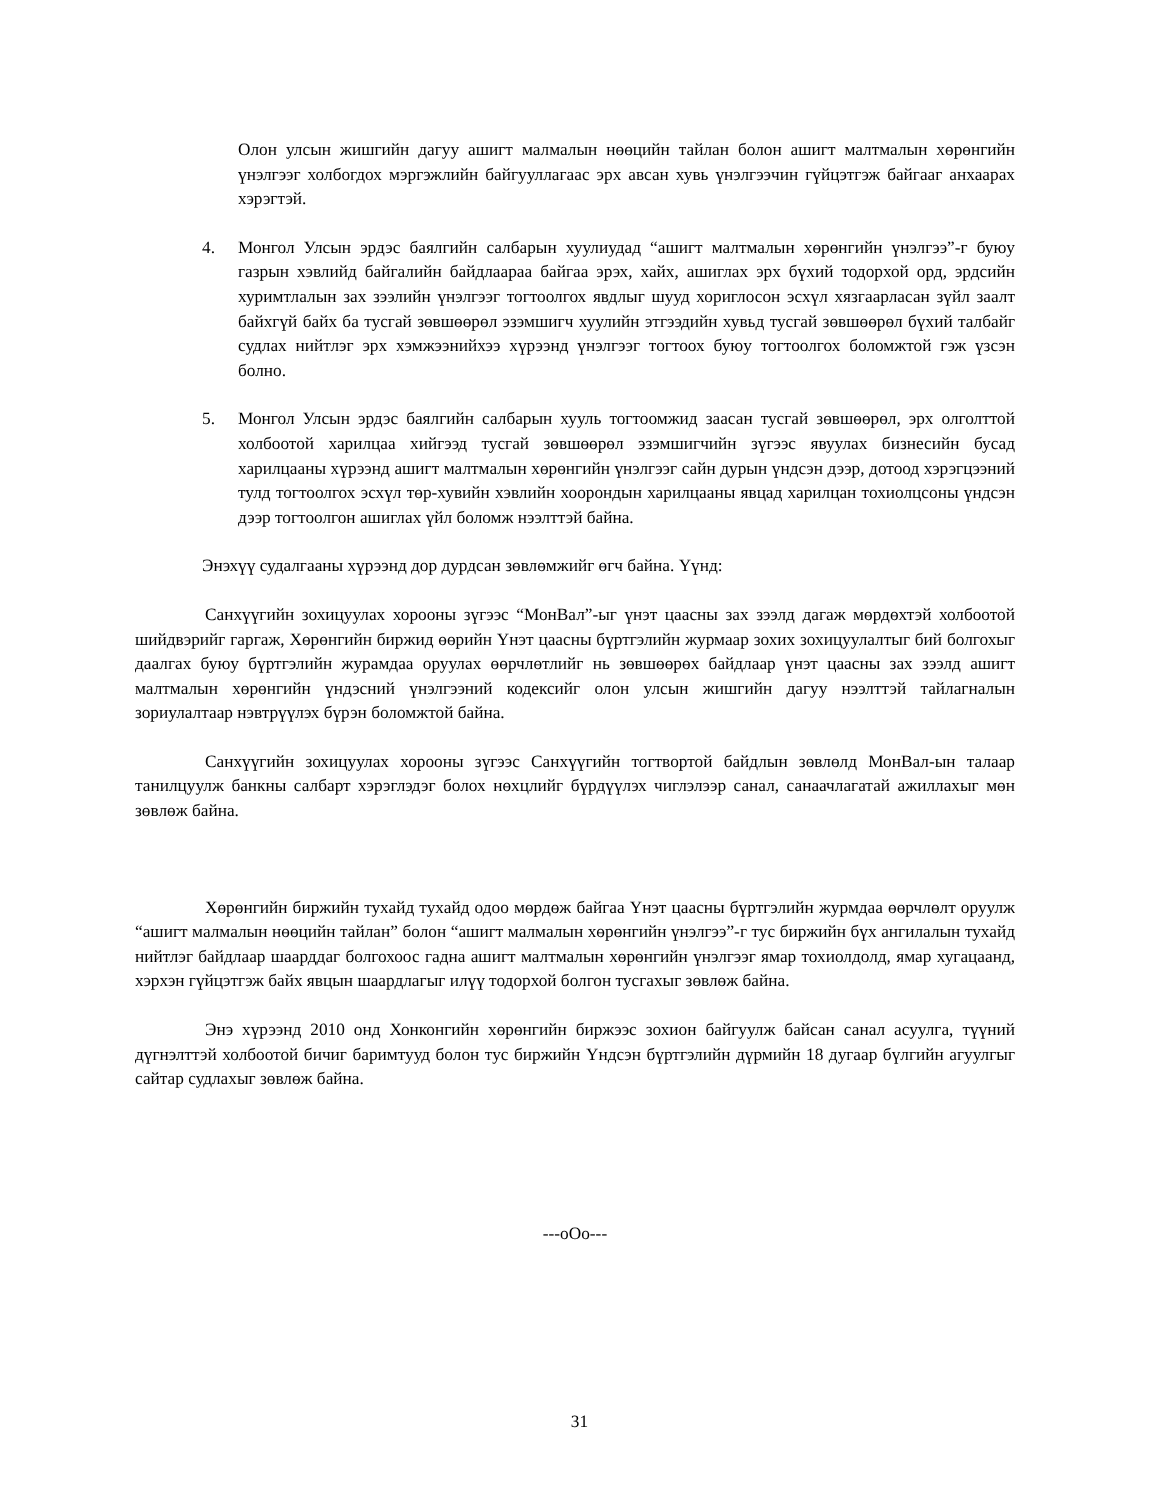Олон улсын жишгийн дагуу ашигт малмалын нөөцийн тайлан болон ашигт малтмалын хөрөнгийн үнэлгээг холбогдох мэргэжлийн байгууллагаас эрх авсан хувь үнэлгээчин гүйцэтгэж байгааг анхаарах хэрэгтэй.
4. Монгол Улсын эрдэс баялгийн салбарын хуулиудад “ашигт малтмалын хөрөнгийн үнэлгээ”-г буюу газрын хэвлийд байгалийн байдлаараа байгаа эрэх, хайх, ашиглах эрх бүхий тодорхой орд, эрдсийн хуримтлалын зах зээлийн үнэлгээг тогтоолгох явдлыг шууд хориглосон эсхүл хязгаарласан зүйл заалт байхгүй байх ба тусгай зөвшөөрөл эзэмшигч хуулийн этгээдийн хувьд тусгай зөвшөөрөл бүхий талбайг судлах нийтлэг эрх хэмжээнийхээ хүрээнд үнэлгээг тогтоох буюу тогтоолгох боломжтой гэж үзсэн болно.
5. Монгол Улсын эрдэс баялгийн салбарын хууль тогтоомжид заасан тусгай зөвшөөрөл, эрх олголттой холбоотой харилцаа хийгээд тусгай зөвшөөрөл эзэмшигчийн зүгээс явуулах бизнесийн бусад харилцааны хүрээнд ашигт малтмалын хөрөнгийн үнэлгээг сайн дурын үндсэн дээр, дотоод хэрэгцээний тулд тогтоолгох эсхүл төр-хувийн хэвлийн хоорондын харилцааны явцад харилцан тохиолцсоны үндсэн дээр тогтоолгон ашиглах үйл боломж нээлттэй байна.
Энэхүү судалгааны хүрээнд дор дурдсан зөвлөмжийг өгч байна. Үүнд:
Санхүүгийн зохицуулах хорооны зүгээс “МонВал”-ыг үнэт цаасны зах зээлд дагаж мөрдөхтэй холбоотой шийдвэрийг гаргаж, Хөрөнгийн биржид өөрийн Үнэт цаасны бүртгэлийн журмаар зохих зохицуулалтыг бий болгохыг даалгах буюу бүртгэлийн журамдаа оруулах өөрчлөтлийг нь зөвшөөрөх байдлаар үнэт цаасны зах зээлд ашигт малтмалын хөрөнгийн үндэсний үнэлгээний кодексийг олон улсын жишгийн дагуу нээлттэй тайлагналын зориулалтаар нэвтрүүлэх бүрэн боломжтой байна.
Санхүүгийн зохицуулах хорооны зүгээс Санхүүгийн тогтвортой байдлын зөвлөлд МонВал-ын талаар танилцуулж банкны салбарт хэрэглэдэг болох нөхцлийг бүрдүүлэх чиглэлээр санал, санаачлагатай ажиллахыг мөн зөвлөж байна.
Хөрөнгийн биржийн тухайд тухайд одоо мөрдөж байгаа Үнэт цаасны бүртгэлийн журмдаа өөрчлөлт оруулж “ашигт малмалын нөөцийн тайлан” болон “ашигт малмалын хөрөнгийн үнэлгээ”-г тус биржийн бүх ангилалын тухайд нийтлэг байдлаар шаарддаг болгохоос гадна ашигт малтмалын хөрөнгийн үнэлгээг ямар тохиолдолд, ямар хугацаанд, хэрхэн гүйцэтгэж байх явцын шаардлагыг илүү тодорхой болгон тусгахыг зөвлөж байна.
Энэ хүрээнд 2010 онд Хонконгийн хөрөнгийн биржээс зохион байгуулж байсан санал асуулга, түүний дүгнэлттэй холбоотой бичиг баримтууд болон тус биржийн Үндсэн бүртгэлийн дүрмийн 18 дугаар бүлгийн агуулгыг сайтар судлахыг зөвлөж байна.
---oOo---
31